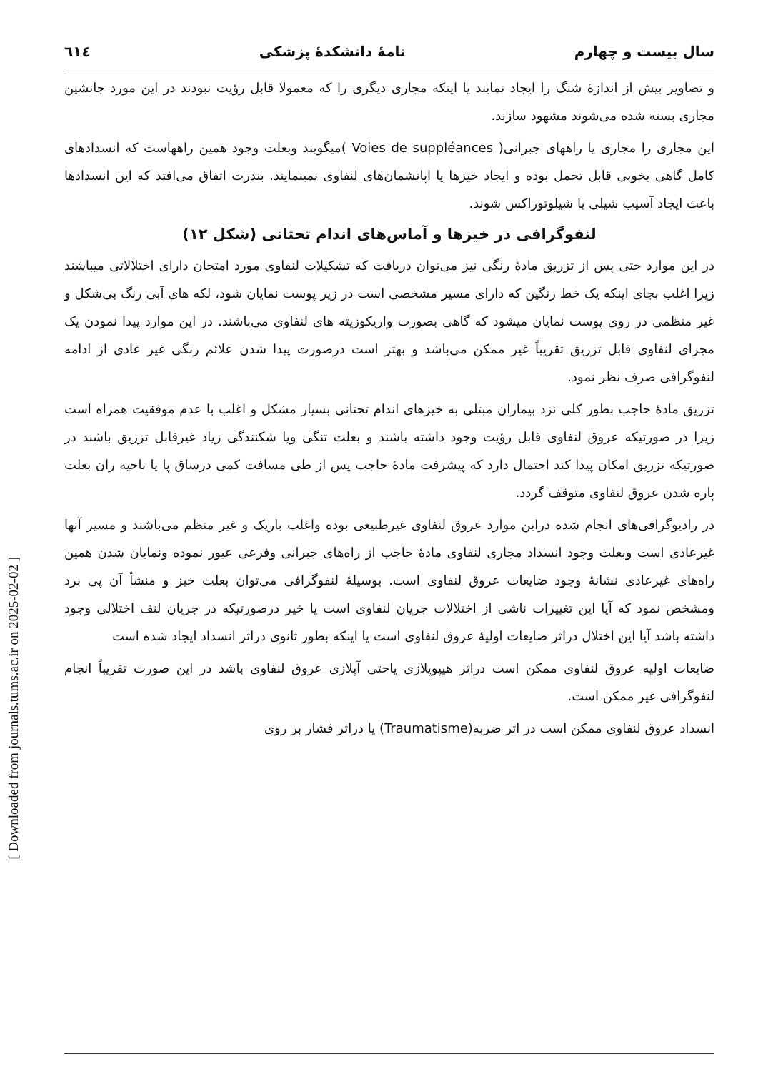[ Downloaded from journals.tums.ac.ir on 2025-02-02 ]
سال بیست و چهارم نامهٔ دانشکدهٔ پزشکی ٦١٤
و تصاویر بیش از اندازهٔ شنگ را ایجاد نمایند یا اینکه مجاری دیگری را که معمولا قابل رؤیت نبودند در این مورد جانشین مجاری بسته شده می‌شوند مشهود سازند.
این مجاری را مجاری یا راههای جبرانی( Voies de suppléances )میگویند وبعلت وجود همین راههاست که انسدادهای کامل گاهی بخوبی قابل تحمل بوده و ایجاد خیزها یا اپانشمان‌های لنفاوی نمینمایند. بندرت اتفاق می‌افتد که این انسدادها باعث ایجاد آسیب شیلی یا شیلوتوراکس شوند.
لنفوگرافی در خیزها و آماس‌های اندام تحتانی (شکل ۱۲)
در این موارد حتی پس از تزریق مادهٔ رنگی نیز می‌توان دریافت که تشکیلات لنفاوی مورد امتحان دارای اختلالاتی میباشند زیرا اغلب بجای اینکه یک خط رنگین که دارای مسیر مشخصی است در زیر پوست نمایان شود، لکه های آبی رنگ بی‌شکل و غیر منظمی در روی پوست نمایان میشود که گاهی بصورت واریکوزیته های لنفاوی می‌باشند. در این موارد پیدا نمودن یک مجرای لنفاوی قابل تزریق تقریباً غیر ممکن می‌باشد و بهتر است درصورت پیدا شدن علائم رنگی غیر عادی از ادامه لنفوگرافی صرف نظر نمود.
تزریق مادهٔ حاجب بطور کلی نزد بیماران مبتلی به خیزهای اندام تحتانی بسیار مشکل و اغلب با عدم موفقیت همراه است زیرا در صورتیکه عروق لنفاوی قابل رؤیت وجود داشته باشند و بعلت تنگی ویا شکنندگی زیاد غیرقابل تزریق باشند در صورتیکه تزریق امکان پیدا کند احتمال دارد که پیشرفت مادهٔ حاجب پس از طی مسافت کمی درساق پا یا ناحیه ران بعلت پاره شدن عروق لنفاوی متوقف گردد.
در رادیوگرافی‌های انجام شده دراین موارد عروق لنفاوی غیرطبیعی بوده واغلب باریک و غیر منظم می‌باشند و مسیر آنها غیرعادی است وبعلت وجود انسداد مجاری لنفاوی مادهٔ حاجب از راه‌های جبرانی وفرعی عبور نموده ونمایان شدن همین راه‌های غیرعادی نشانهٔ وجود ضایعات عروق لنفاوی است. بوسیلهٔ لنفوگرافی می‌توان بعلت خیز و منشأ آن پی برد ومشخص نمود که آیا این تغییرات ناشی از اختلالات جریان لنفاوی است یا خیر درصورتیکه در جریان لنف اختلالی وجود داشته باشد آیا این اختلال دراثر ضایعات اولیهٔ عروق لنفاوی است یا اینکه بطور ثانوی دراثر انسداد ایجاد شده است
ضایعات اولیه عروق لنفاوی ممکن است دراثر هیپوپلازی یاحتی آپلازی عروق لنفاوی باشد در این صورت تقریباً انجام لنفوگرافی غیر ممکن است.
انسداد عروق لنفاوی ممکن است در اثر ضربه(Traumatisme) یا دراثر فشار بر روی